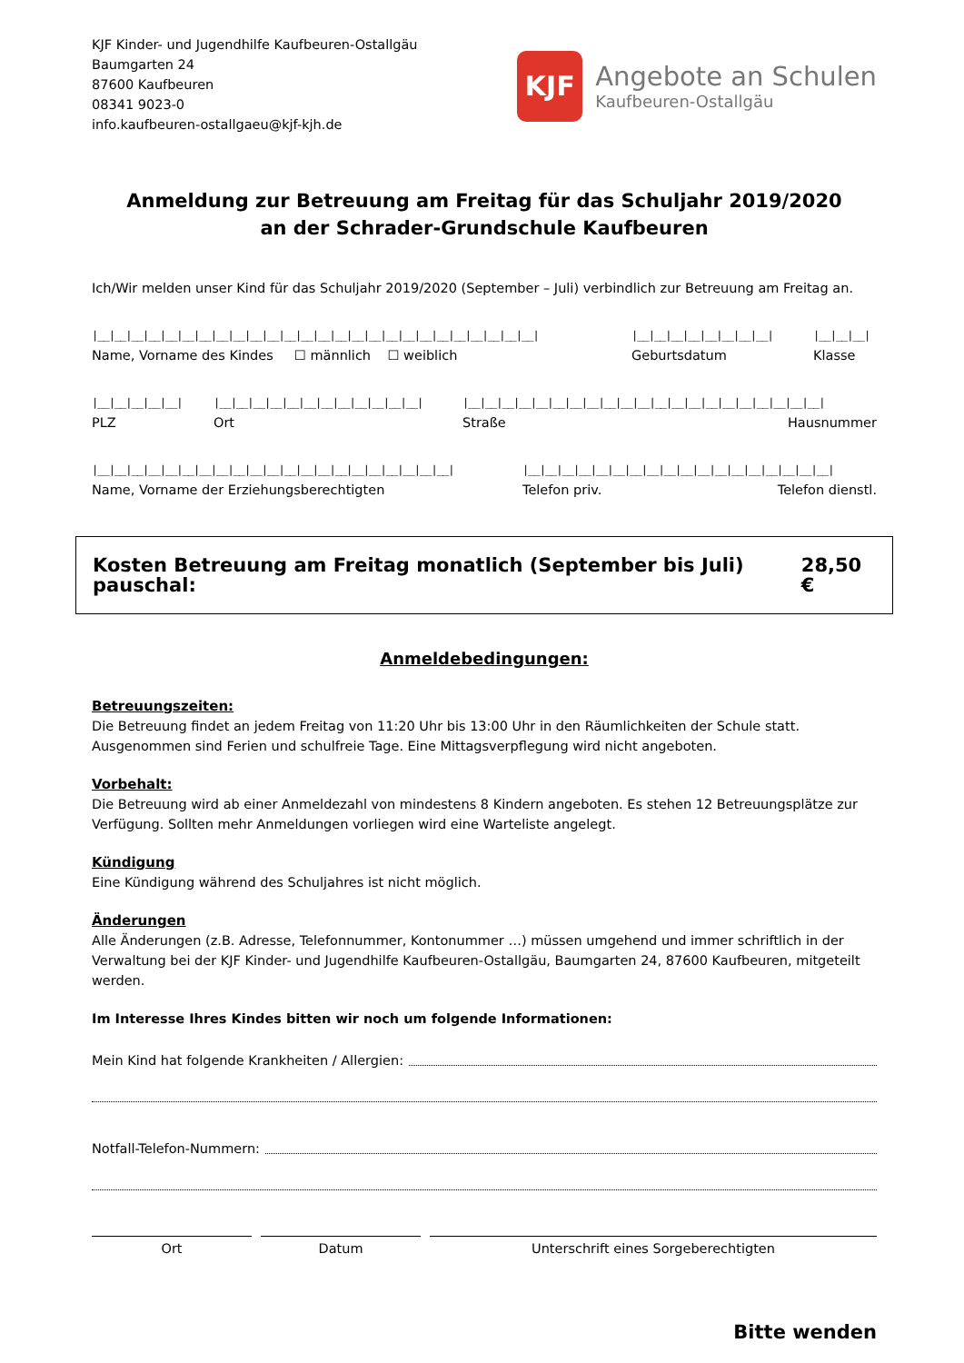KJF Kinder- und Jugendhilfe Kaufbeuren-Ostallgäu
Baumgarten 24
87600 Kaufbeuren
08341 9023-0
info.kaufbeuren-ostallgaeu@kjf-kjh.de
KJF
Angebote an Schulen
Kaufbeuren-Ostallgäu
Anmeldung zur Betreuung am Freitag für das Schuljahr 2019/2020
an der Schrader-Grundschule Kaufbeuren
Ich/Wir melden unser Kind für das Schuljahr 2019/2020 (September – Juli) verbindlich zur Betreuung am Freitag an.
|__|__|__|__|__|__|__|__|__|__|__|__|__|__|__|__|__|__|__|__|__|__|__|__|__|__|
Name, Vorname des Kindes ☐ männlich ☐ weiblich
|__|__|__|__|__|__|__|__|
Geburtsdatum
|__|__|__|
Klasse
|__|__|__|__|__|
PLZ
|__|__|__|__|__|__|__|__|__|__|__|__|
Ort
|__|__|__|__|__|__|__|__|__|__|__|__|__|__|__|__|__|__|__|__|__|
Straße Hausnummer
|__|__|__|__|__|__|__|__|__|__|__|__|__|__|__|__|__|__|__|__|__|
Name, Vorname der Erziehungsberechtigten
|__|__|__|__|__|__|__|__|__|__|__|__|__|__|__|__|__|__|
Telefon priv. Telefon dienstl.
Kosten Betreuung am Freitag monatlich (September bis Juli) pauschal: 28,50 €
Anmeldebedingungen:
Betreuungszeiten:
Die Betreuung findet an jedem Freitag von 11:20 Uhr bis 13:00 Uhr in den Räumlichkeiten der Schule statt. Ausgenommen sind Ferien und schulfreie Tage. Eine Mittagsverpflegung wird nicht angeboten.
Vorbehalt:
Die Betreuung wird ab einer Anmeldezahl von mindestens 8 Kindern angeboten. Es stehen 12 Betreuungsplätze zur Verfügung. Sollten mehr Anmeldungen vorliegen wird eine Warteliste angelegt.
Kündigung
Eine Kündigung während des Schuljahres ist nicht möglich.
Änderungen
Alle Änderungen (z.B. Adresse, Telefonnummer, Kontonummer …) müssen umgehend und immer schriftlich in der Verwaltung bei der KJF Kinder- und Jugendhilfe Kaufbeuren-Ostallgäu, Baumgarten 24, 87600 Kaufbeuren, mitgeteilt werden.
Im Interesse Ihres Kindes bitten wir noch um folgende Informationen:
Mein Kind hat folgende Krankheiten / Allergien:
Notfall-Telefon-Nummern:
Ort Datum Unterschrift eines Sorgeberechtigten
Bitte wenden